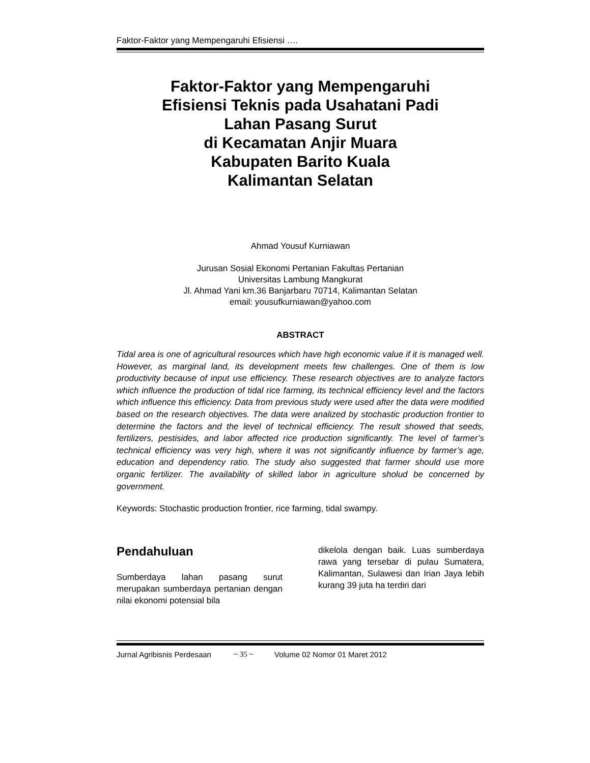Faktor-Faktor yang Mempengaruhi Efisiensi ….
Faktor-Faktor yang Mempengaruhi
Efisiensi Teknis pada Usahatani Padi
Lahan Pasang Surut
di Kecamatan Anjir Muara
Kabupaten Barito Kuala
Kalimantan Selatan
Ahmad Yousuf Kurniawan
Jurusan Sosial Ekonomi Pertanian Fakultas Pertanian
Universitas Lambung Mangkurat
Jl. Ahmad Yani km.36 Banjarbaru 70714, Kalimantan Selatan
email: yousufkurniawan@yahoo.com
ABSTRACT
Tidal area is one of agricultural resources which have high economic value if it is managed well. However, as marginal land, its development meets few challenges. One of them is low productivity because of input use efficiency. These research objectives are to analyze factors which influence the production of tidal rice farming, its technical efficiency level and the factors which influence this efficiency. Data from previous study were used after the data were modified based on the research objectives. The data were analized by stochastic production frontier to determine the factors and the level of technical efficiency. The result showed that seeds, fertilizers, pestisides, and labor affected rice production significantly. The level of farmer’s technical efficiency was very high, where it was not significantly influence by farmer’s age, education and dependency ratio. The study also suggested that farmer should use more organic fertilizer. The availability of skilled labor in agriculture sholud be concerned by government.
Keywords: Stochastic production frontier, rice farming, tidal swampy.
Pendahuluan
Sumberdaya lahan pasang surut merupakan sumberdaya pertanian dengan nilai ekonomi potensial bila
dikelola dengan baik. Luas sumberdaya rawa yang tersebar di pulau Sumatera, Kalimantan, Sulawesi dan Irian Jaya lebih kurang 39 juta ha terdiri dari
Jurnal Agribisnis Perdesaan ~ 35 ~ Volume 02 Nomor 01 Maret 2012